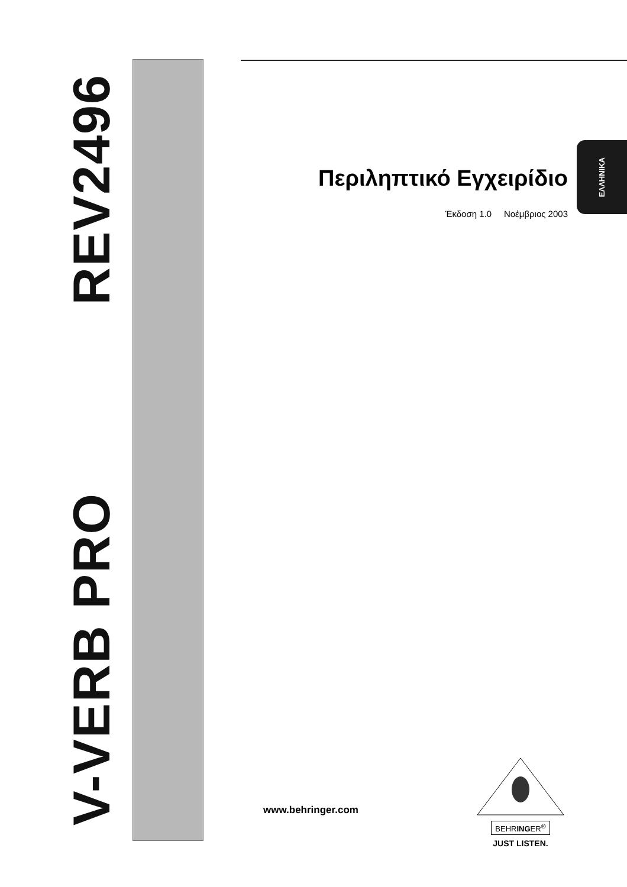V-VERB PRO REV2496
ΕΛΛΗΝΙΚΑ
Περιληπτικό Εγχειρίδιο
Έκδοση 1.0 Νοέμβριος 2003
www.behringer.com
BEHRINGER<sup>®</sup>
JUST LISTEN.